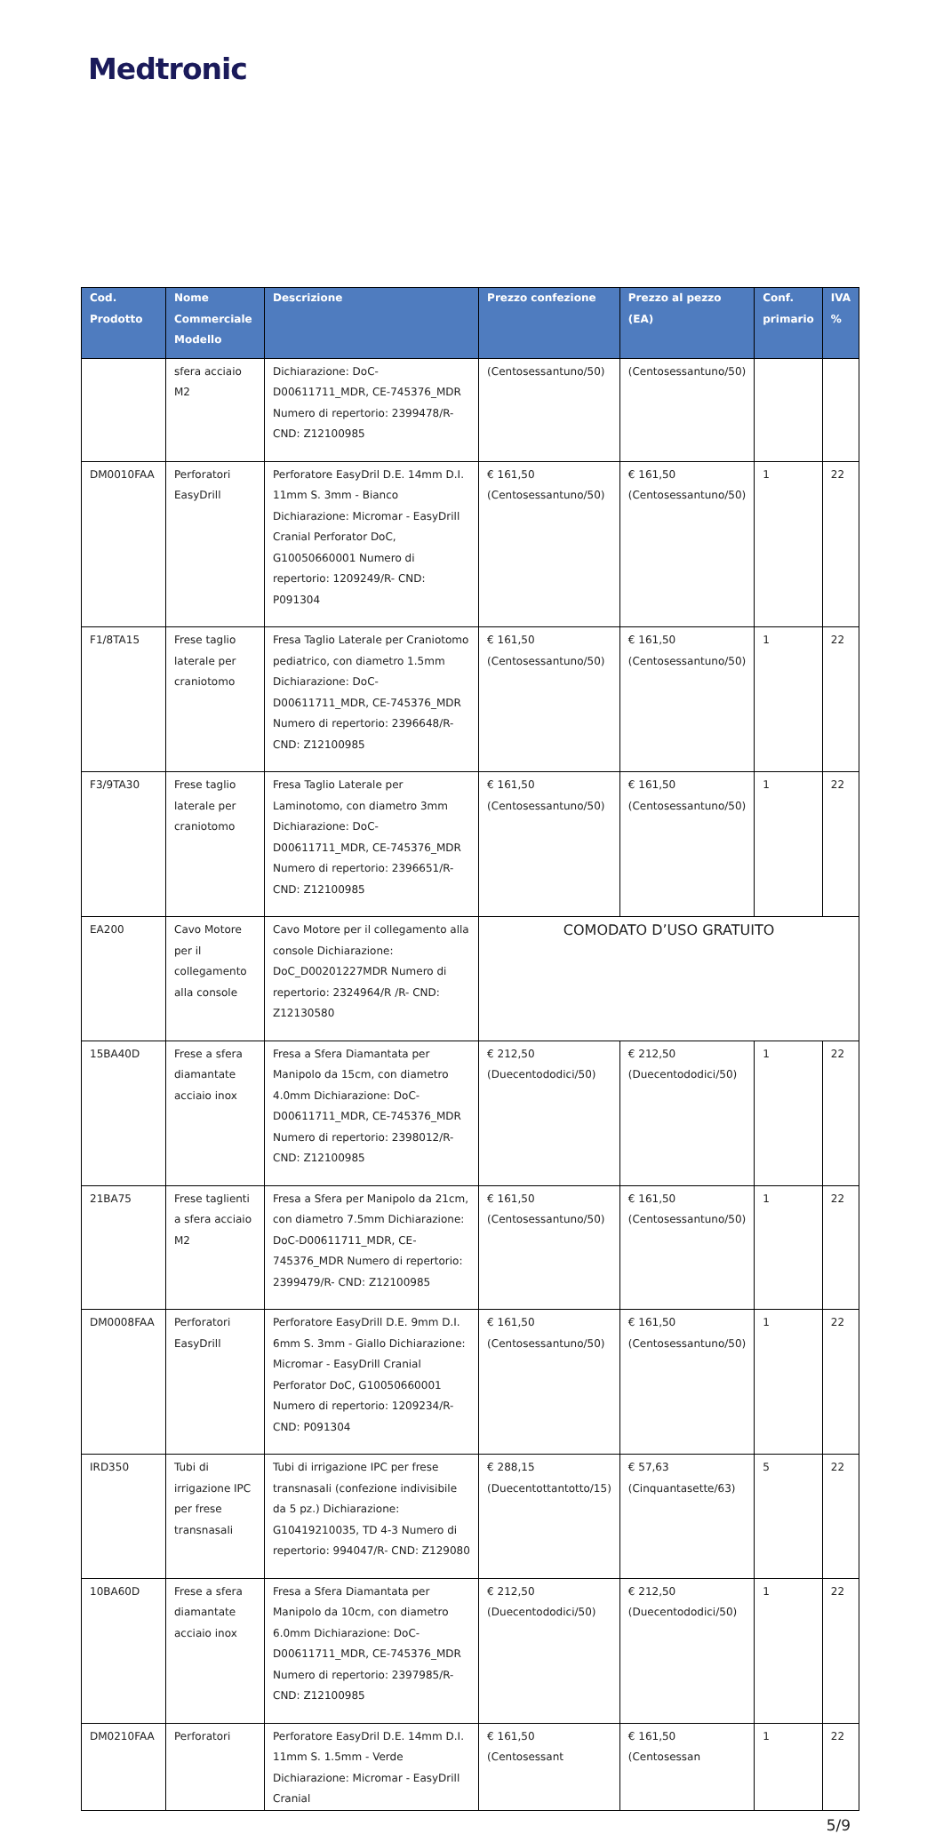Medtronic
| Cod. Prodotto | Nome Commerciale Modello | Descrizione | Prezzo confezione | Prezzo al pezzo (EA) | Conf. primario | IVA % |
| --- | --- | --- | --- | --- | --- | --- |
| | sfera acciaio M2 | Dichiarazione: DoC-D00611711_MDR, CE-745376_MDR Numero di repertorio: 2399478/R- CND: Z12100985 | (Centosessantuno/50) | (Centosessantuno/50) | | |
| DM0010FAA | Perforatori EasyDrill | Perforatore EasyDril D.E. 14mm D.I. 11mm S. 3mm - Bianco Dichiarazione: Micromar - EasyDrill Cranial Perforator DoC, G10050660001 Numero di repertorio: 1209249/R- CND: P091304 | € 161,50 (Centosessantuno/50) | € 161,50 (Centosessantuno/50) | 1 | 22 |
| F1/8TA15 | Frese taglio laterale per craniotomo | Fresa Taglio Laterale per Craniotomo pediatrico, con diametro 1.5mm Dichiarazione: DoC-D00611711_MDR, CE-745376_MDR Numero di repertorio: 2396648/R- CND: Z12100985 | € 161,50 (Centosessantuno/50) | € 161,50 (Centosessantuno/50) | 1 | 22 |
| F3/9TA30 | Frese taglio laterale per craniotomo | Fresa Taglio Laterale per Laminotomo, con diametro 3mm Dichiarazione: DoC-D00611711_MDR, CE-745376_MDR Numero di repertorio: 2396651/R- CND: Z12100985 | € 161,50 (Centosessantuno/50) | € 161,50 (Centosessantuno/50) | 1 | 22 |
| EA200 | Cavo Motore per il collegamento alla console | Cavo Motore per il collegamento alla console Dichiarazione: DoC_D00201227MDR Numero di repertorio: 2324964/R /R- CND: Z12130580 | COMODATO D’USO GRATUITO | | | |
| 15BA40D | Frese a sfera diamantate acciaio inox | Fresa a Sfera Diamantata per Manipolo da 15cm, con diametro 4.0mm Dichiarazione: DoC-D00611711_MDR, CE-745376_MDR Numero di repertorio: 2398012/R- CND: Z12100985 | € 212,50 (Duecentododici/50) | € 212,50 (Duecentododici/50) | 1 | 22 |
| 21BA75 | Frese taglienti a sfera acciaio M2 | Fresa a Sfera per Manipolo da 21cm, con diametro 7.5mm Dichiarazione: DoC-D00611711_MDR, CE-745376_MDR Numero di repertorio: 2399479/R- CND: Z12100985 | € 161,50 (Centosessantuno/50) | € 161,50 (Centosessantuno/50) | 1 | 22 |
| DM0008FAA | Perforatori EasyDrill | Perforatore EasyDrill D.E. 9mm D.I. 6mm S. 3mm - Giallo Dichiarazione: Micromar - EasyDrill Cranial Perforator DoC, G10050660001 Numero di repertorio: 1209234/R- CND: P091304 | € 161,50 (Centosessantuno/50) | € 161,50 (Centosessantuno/50) | 1 | 22 |
| IRD350 | Tubi di irrigazione IPC per frese transnasali | Tubi di irrigazione IPC per frese transnasali (confezione indivisibile da 5 pz.) Dichiarazione: G10419210035, TD 4-3 Numero di repertorio: 994047/R- CND: Z129080 | € 288,15 (Duecentottantotto/15) | € 57,63 (Cinquantasette/63) | 5 | 22 |
| 10BA60D | Frese a sfera diamantate acciaio inox | Fresa a Sfera Diamantata per Manipolo da 10cm, con diametro 6.0mm Dichiarazione: DoC-D00611711_MDR, CE-745376_MDR Numero di repertorio: 2397985/R- CND: Z12100985 | € 212,50 (Duecentododici/50) | € 212,50 (Duecentododici/50) | 1 | 22 |
| DM0210FAA | Perforatori | Perforatore EasyDril D.E. 14mm D.I. 11mm S. 1.5mm - Verde Dichiarazione: Micromar - EasyDrill Cranial | € 161,50 (Centosessant | € 161,50 (Centosessan | 1 | 22 |
5/9